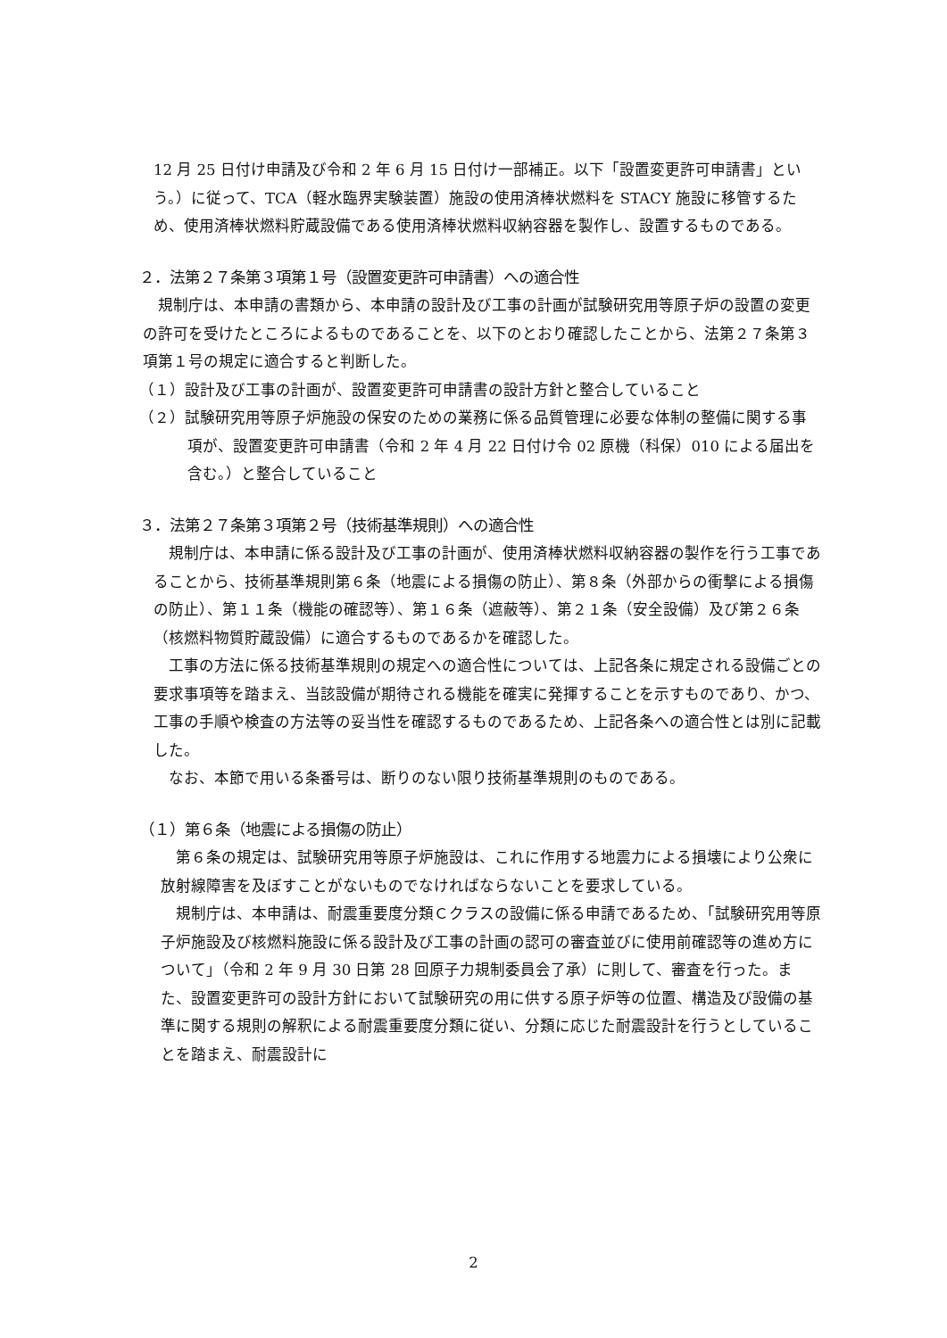12 月 25 日付け申請及び令和 2 年 6 月 15 日付け一部補正。以下「設置変更許可申請書」という。）に従って、TCA（軽水臨界実験装置）施設の使用済棒状燃料を STACY 施設に移管するため、使用済棒状燃料貯蔵設備である使用済棒状燃料収納容器を製作し、設置するものである。
２．法第２７条第３項第１号（設置変更許可申請書）への適合性
規制庁は、本申請の書類から、本申請の設計及び工事の計画が試験研究用等原子炉の設置の変更の許可を受けたところによるものであることを、以下のとおり確認したことから、法第２７条第３項第１号の規定に適合すると判断した。
（１）設計及び工事の計画が、設置変更許可申請書の設計方針と整合していること
（２）試験研究用等原子炉施設の保安のための業務に係る品質管理に必要な体制の整備に関する事項が、設置変更許可申請書（令和 2 年 4 月 22 日付け令 02 原機（科保）010 による届出を含む。）と整合していること
３．法第２７条第３項第２号（技術基準規則）への適合性
規制庁は、本申請に係る設計及び工事の計画が、使用済棒状燃料収納容器の製作を行う工事であることから、技術基準規則第６条（地震による損傷の防止）、第８条（外部からの衝撃による損傷の防止）、第１１条（機能の確認等）、第１６条（遮蔽等）、第２１条（安全設備）及び第２６条（核燃料物質貯蔵設備）に適合するものであるかを確認した。
工事の方法に係る技術基準規則の規定への適合性については、上記各条に規定される設備ごとの要求事項等を踏まえ、当該設備が期待される機能を確実に発揮することを示すものであり、かつ、工事の手順や検査の方法等の妥当性を確認するものであるため、上記各条への適合性とは別に記載した。
なお、本節で用いる条番号は、断りのない限り技術基準規則のものである。
（１）第６条（地震による損傷の防止）
第６条の規定は、試験研究用等原子炉施設は、これに作用する地震力による損壊により公衆に放射線障害を及ぼすことがないものでなければならないことを要求している。
規制庁は、本申請は、耐震重要度分類Ｃクラスの設備に係る申請であるため、「試験研究用等原子炉施設及び核燃料施設に係る設計及び工事の計画の認可の審査並びに使用前確認等の進め方について」（令和 2 年 9 月 30 日第 28 回原子力規制委員会了承）に則して、審査を行った。また、設置変更許可の設計方針において試験研究の用に供する原子炉等の位置、構造及び設備の基準に関する規則の解釈による耐震重要度分類に従い、分類に応じた耐震設計を行うとしていることを踏まえ、耐震設計に
2